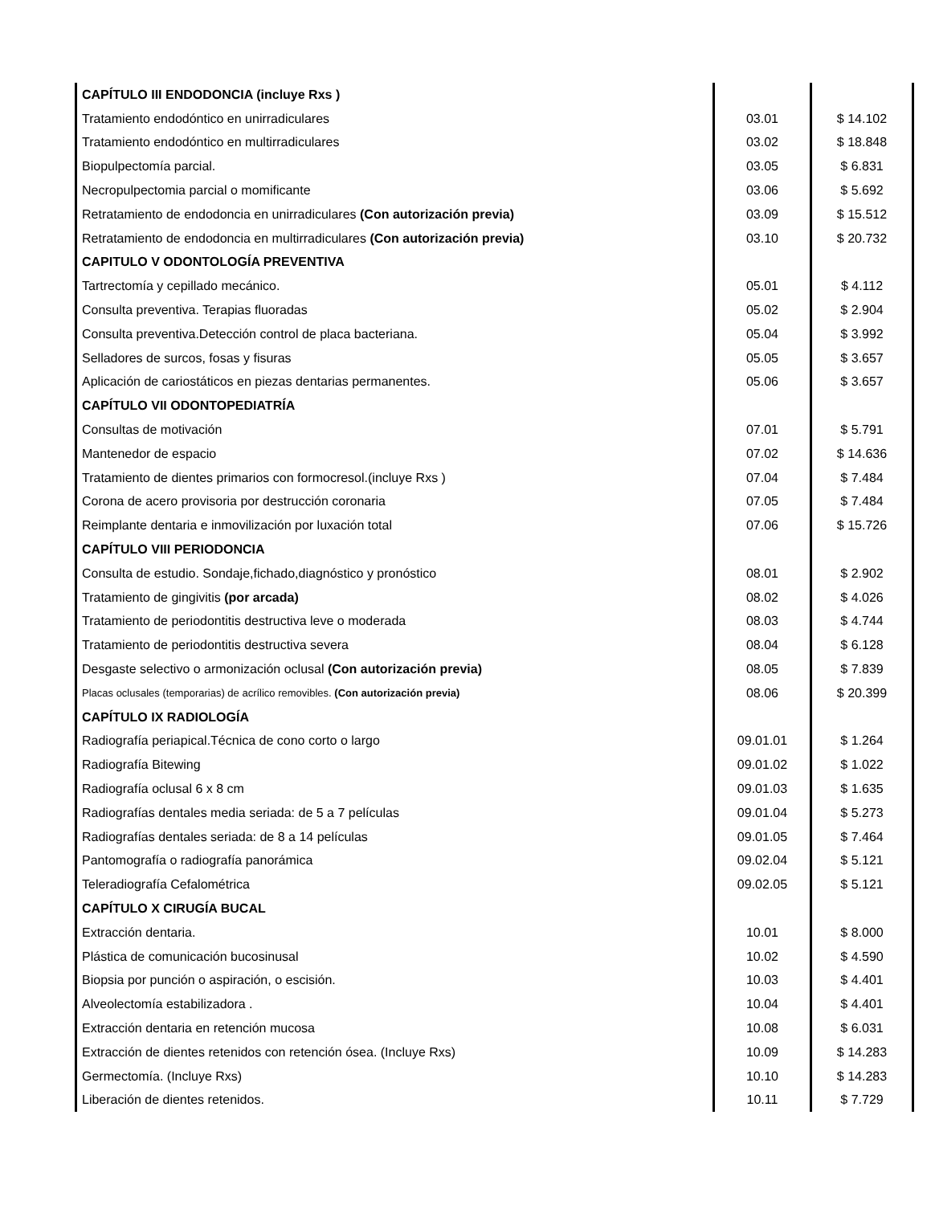| CAPÍTULO III ENDODONCIA (incluye Rxs ) | | |
| Tratamiento endodóntico en unirradiculares | 03.01 | $ 14.102 |
| Tratamiento endodóntico en multirradiculares | 03.02 | $ 18.848 |
| Biopulpectomía parcial. | 03.05 | $ 6.831 |
| Necropulpectomia parcial o momificante | 03.06 | $ 5.692 |
| Retratamiento de endodoncia en unirradiculares (Con autorización previa) | 03.09 | $ 15.512 |
| Retratamiento de endodoncia en multirradiculares (Con autorización previa) | 03.10 | $ 20.732 |
| CAPITULO V ODONTOLOGÍA PREVENTIVA | | |
| Tartrectomía y cepillado mecánico. | 05.01 | $ 4.112 |
| Consulta preventiva. Terapias fluoradas | 05.02 | $ 2.904 |
| Consulta preventiva.Detección control de placa bacteriana. | 05.04 | $ 3.992 |
| Selladores de surcos, fosas y fisuras | 05.05 | $ 3.657 |
| Aplicación de cariostáticos en piezas dentarias permanentes. | 05.06 | $ 3.657 |
| CAPÍTULO VII ODONTOPEDIATRÍA | | |
| Consultas de motivación | 07.01 | $ 5.791 |
| Mantenedor de espacio | 07.02 | $ 14.636 |
| Tratamiento de dientes primarios con formocresol.(incluye Rxs ) | 07.04 | $ 7.484 |
| Corona de acero provisoria por destrucción coronaria | 07.05 | $ 7.484 |
| Reimplante dentaria e inmovilización por luxación total | 07.06 | $ 15.726 |
| CAPÍTULO VIII PERIODONCIA | | |
| Consulta de estudio. Sondaje,fichado,diagnóstico y pronóstico | 08.01 | $ 2.902 |
| Tratamiento de gingivitis (por arcada) | 08.02 | $ 4.026 |
| Tratamiento de periodontitis destructiva leve o moderada | 08.03 | $ 4.744 |
| Tratamiento de periodontitis destructiva severa | 08.04 | $ 6.128 |
| Desgaste selectivo o armonización oclusal (Con autorización previa) | 08.05 | $ 7.839 |
| Placas oclusales (temporarias) de acrílico removibles. (Con autorización previa) | 08.06 | $ 20.399 |
| CAPÍTULO IX RADIOLOGÍA | | |
| Radiografía periapical.Técnica de cono corto o largo | 09.01.01 | $ 1.264 |
| Radiografía Bitewing | 09.01.02 | $ 1.022 |
| Radiografía oclusal 6 x 8 cm | 09.01.03 | $ 1.635 |
| Radiografías dentales media seriada: de 5 a 7 películas | 09.01.04 | $ 5.273 |
| Radiografías dentales seriada: de 8 a 14 películas | 09.01.05 | $ 7.464 |
| Pantomografía o radiografía panorámica | 09.02.04 | $ 5.121 |
| Teleradiografía Cefalométrica | 09.02.05 | $ 5.121 |
| CAPÍTULO X CIRUGÍA BUCAL | | |
| Extracción dentaria. | 10.01 | $ 8.000 |
| Plástica de comunicación bucosinusal | 10.02 | $ 4.590 |
| Biopsia por punción o aspiración, o escisión. | 10.03 | $ 4.401 |
| Alveolectomía estabilizadora . | 10.04 | $ 4.401 |
| Extracción dentaria en retención mucosa | 10.08 | $ 6.031 |
| Extracción de dientes retenidos con retención ósea. (Incluye Rxs) | 10.09 | $ 14.283 |
| Germectomía. (Incluye Rxs) | 10.10 | $ 14.283 |
| Liberación de dientes retenidos. | 10.11 | $ 7.729 |